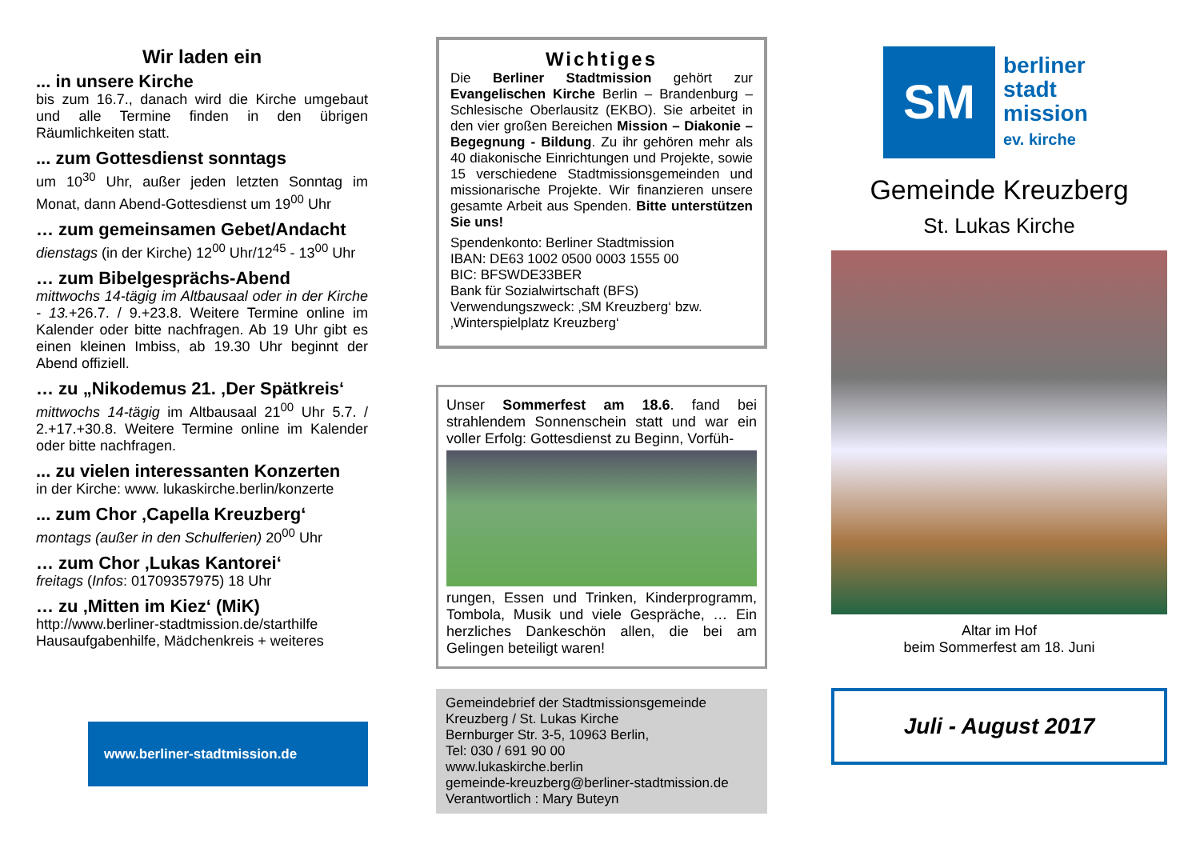Wir laden ein
... in unsere Kirche
bis zum 16.7., danach wird die Kirche umgebaut und alle Termine finden in den übrigen Räumlichkeiten statt.
... zum Gottesdienst sonntags
um 10<sup>30</sup> Uhr, außer jeden letzten Sonntag im Monat, dann Abend-Gottesdienst um 19<sup>00</sup> Uhr
… zum gemeinsamen Gebet/Andacht
dienstags (in der Kirche) 12<sup>00</sup> Uhr/12<sup>45</sup> - 13<sup>00</sup> Uhr
… zum Bibelgesprächs-Abend
mittwochs 14-tägig im Altbausaal oder in der Kirche - 13.+26.7. / 9.+23.8. Weitere Termine online im Kalender oder bitte nachfragen. Ab 19 Uhr gibt es einen kleinen Imbiss, ab 19.30 Uhr beginnt der Abend offiziell.
… zu „Nikodemus 21. ‚Der Spätkreis‘
mittwochs 14-tägig im Altbausaal 21<sup>00</sup> Uhr 5.7. / 2.+17.+30.8. Weitere Termine online im Kalender oder bitte nachfragen.
... zu vielen interessanten Konzerten
in der Kirche: www. lukaskirche.berlin/konzerte
... zum Chor ‚Capella Kreuzberg‘
montags (außer in den Schulferien) 20<sup>00</sup> Uhr
… zum Chor ‚Lukas Kantorei‘
freitags (Infos: 01709357975) 18 Uhr
… zu ‚Mitten im Kiez‘ (MiK)
http://www.berliner-stadtmission.de/starthilfe Hausaufgabenhilfe, Mädchenkreis + weiteres
www.berliner-stadtmission.de
Wichtiges
Die Berliner Stadtmission gehört zur Evangelischen Kirche Berlin – Brandenburg – Schlesische Oberlausitz (EKBO). Sie arbeitet in den vier großen Bereichen Mission – Diakonie – Begegnung - Bildung. Zu ihr gehören mehr als 40 diakonische Einrichtungen und Projekte, sowie 15 verschiedene Stadtmissionsgemeinden und missionarische Projekte. Wir finanzieren unsere gesamte Arbeit aus Spenden. Bitte unterstützen Sie uns!
Spendenkonto: Berliner Stadtmission
IBAN: DE63 1002 0500 0003 1555 00
BIC: BFSWDE33BER
Bank für Sozialwirtschaft (BFS)
Verwendungszweck: ‚SM Kreuzberg‘ bzw. ‚Winterspielplatz Kreuzberg‘
Unser Sommerfest am 18.6. fand bei strahlendem Sonnenschein statt und war ein voller Erfolg: Gottesdienst zu Beginn, Vorfüh-
rungen, Essen und Trinken, Kinderprogramm, Tombola, Musik und viele Gespräche, … Ein herzliches Dankeschön allen, die bei am Gelingen beteiligt waren!
Gemeindebrief der Stadtmissionsgemeinde Kreuzberg / St. Lukas Kirche
Bernburger Str. 3-5, 10963 Berlin,
Tel: 030 / 691 90 00
www.lukaskirche.berlin
gemeinde-kreuzberg@berliner-stadtmission.de
Verantwortlich : Mary Buteyn
SM
berliner
stadt
mission
ev. kirche
Gemeinde Kreuzberg
St. Lukas Kirche
Altar im Hof
beim Sommerfest am 18. Juni
Juli - August 2017